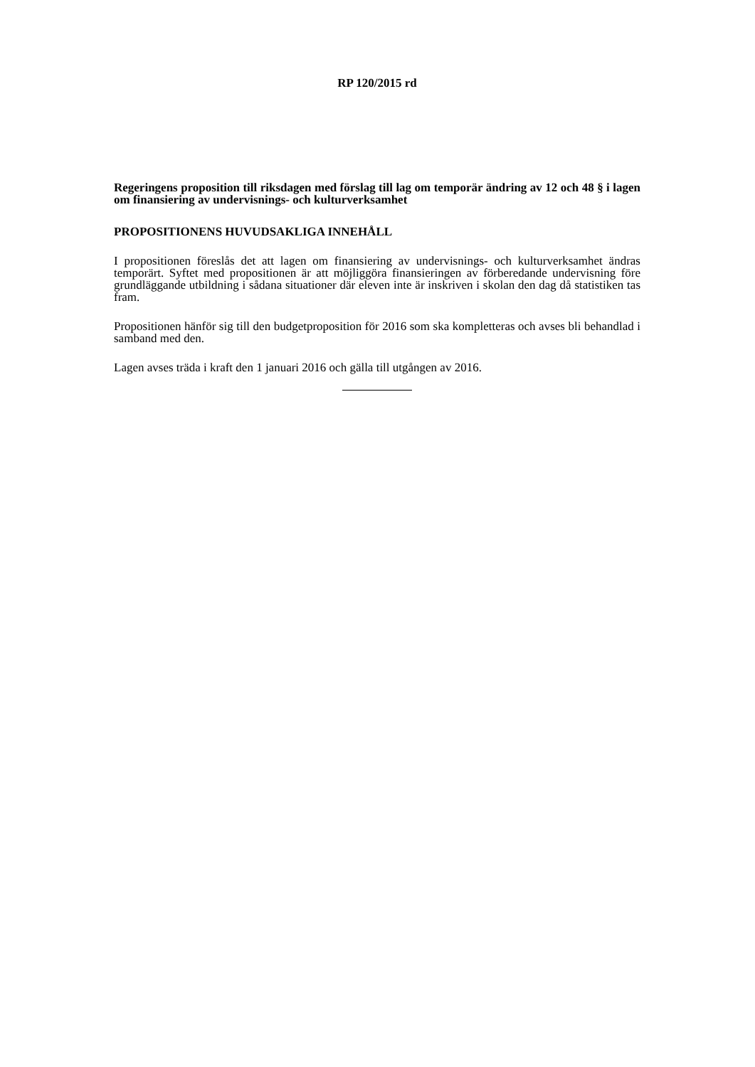RP 120/2015 rd
Regeringens proposition till riksdagen med förslag till lag om temporär ändring av 12 och 48 § i lagen om finansiering av undervisnings- och kulturverksamhet
PROPOSITIONENS HUVUDSAKLIGA INNEHÅLL
I propositionen föreslås det att lagen om finansiering av undervisnings- och kulturverksamhet ändras temporärt. Syftet med propositionen är att möjliggöra finansieringen av förberedande undervisning före grundläggande utbildning i sådana situationer där eleven inte är inskriven i skolan den dag då statistiken tas fram.
Propositionen hänför sig till den budgetproposition för 2016 som ska kompletteras och avses bli behandlad i samband med den.
Lagen avses träda i kraft den 1 januari 2016 och gälla till utgången av 2016.